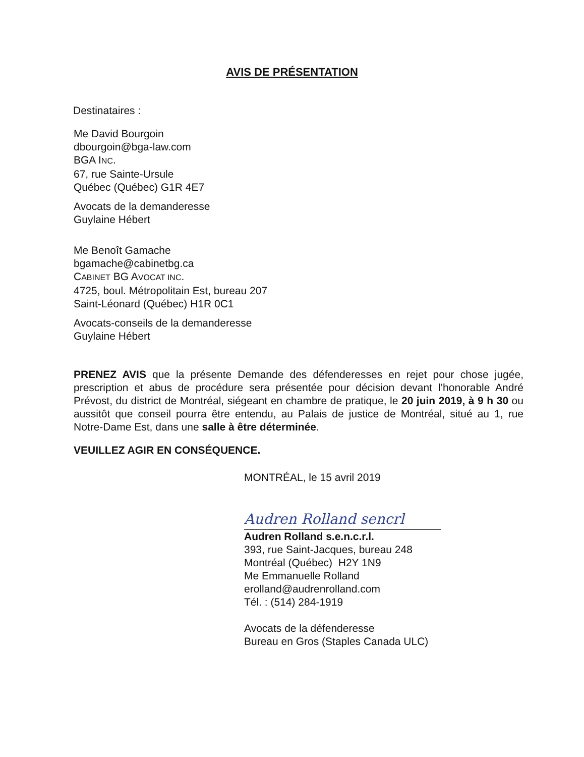AVIS DE PRÉSENTATION
Destinataires :
Me David Bourgoin
dbourgoin@bga-law.com
BGA INC.
67, rue Sainte-Ursule
Québec (Québec) G1R 4E7
Avocats de la demanderesse
Guylaine Hébert
Me Benoît Gamache
bgamache@cabinetbg.ca
CABINET BG AVOCAT INC.
4725, boul. Métropolitain Est, bureau 207
Saint-Léonard (Québec) H1R 0C1
Avocats-conseils de la demanderesse
Guylaine Hébert
PRENEZ AVIS que la présente Demande des défenderesses en rejet pour chose jugée, prescription et abus de procédure sera présentée pour décision devant l’honorable André Prévost, du district de Montréal, siégeant en chambre de pratique, le 20 juin 2019, à 9 h 30 ou aussitôt que conseil pourra être entendu, au Palais de justice de Montréal, situé au 1, rue Notre-Dame Est, dans une salle à être déterminée.
VEUILLEZ AGIR EN CONSÉQUENCE.
MONTRÉAL, le 15 avril 2019
Audren Rolland sencrl
Audren Rolland s.e.n.c.r.l.
393, rue Saint-Jacques, bureau 248
Montréal (Québec) H2Y 1N9
Me Emmanuelle Rolland
erolland@audrenrolland.com
Tél. : (514) 284-1919
Avocats de la défenderesse
Bureau en Gros (Staples Canada ULC)